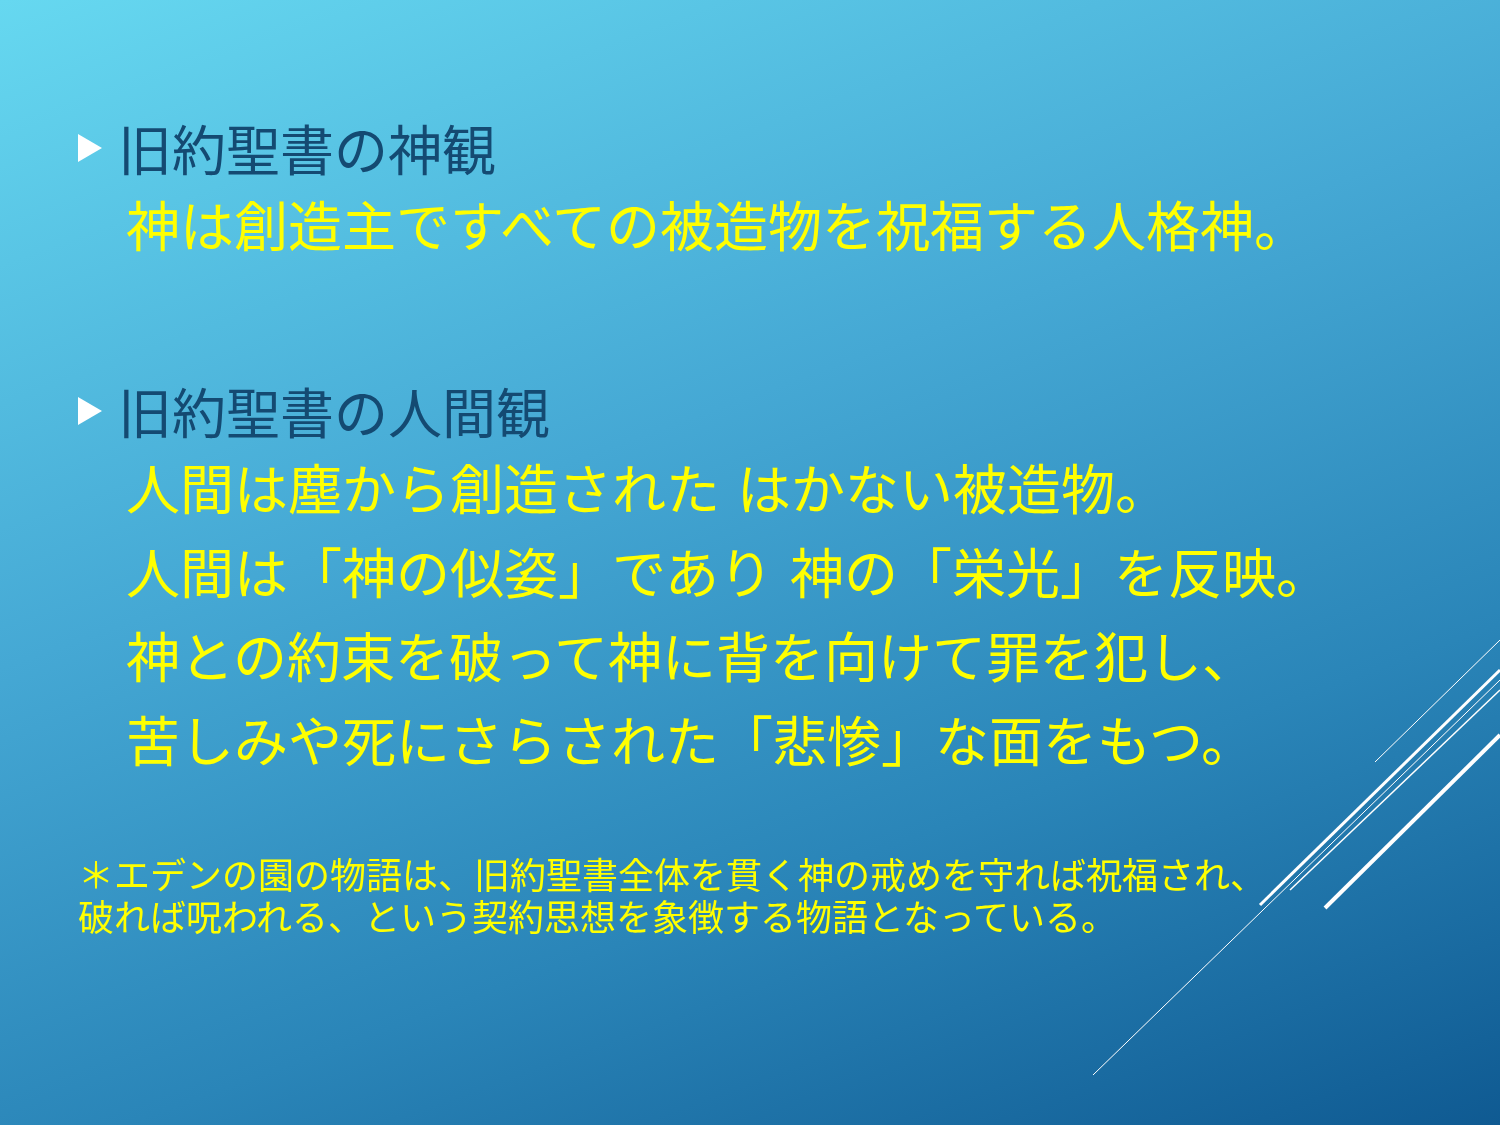旧約聖書の神観
神は創造主ですべての被造物を祝福する人格神。
旧約聖書の人間観
人間は塵から創造された はかない被造物。
人間は「神の似姿」であり 神の「栄光」を反映。
神との約束を破って神に背を向けて罪を犯し、
苦しみや死にさらされた「悲惨」な面をもつ。
＊エデンの園の物語は、旧約聖書全体を貫く神の戒めを守れば祝福され、
破れば呪われる、という契約思想を象徴する物語となっている。